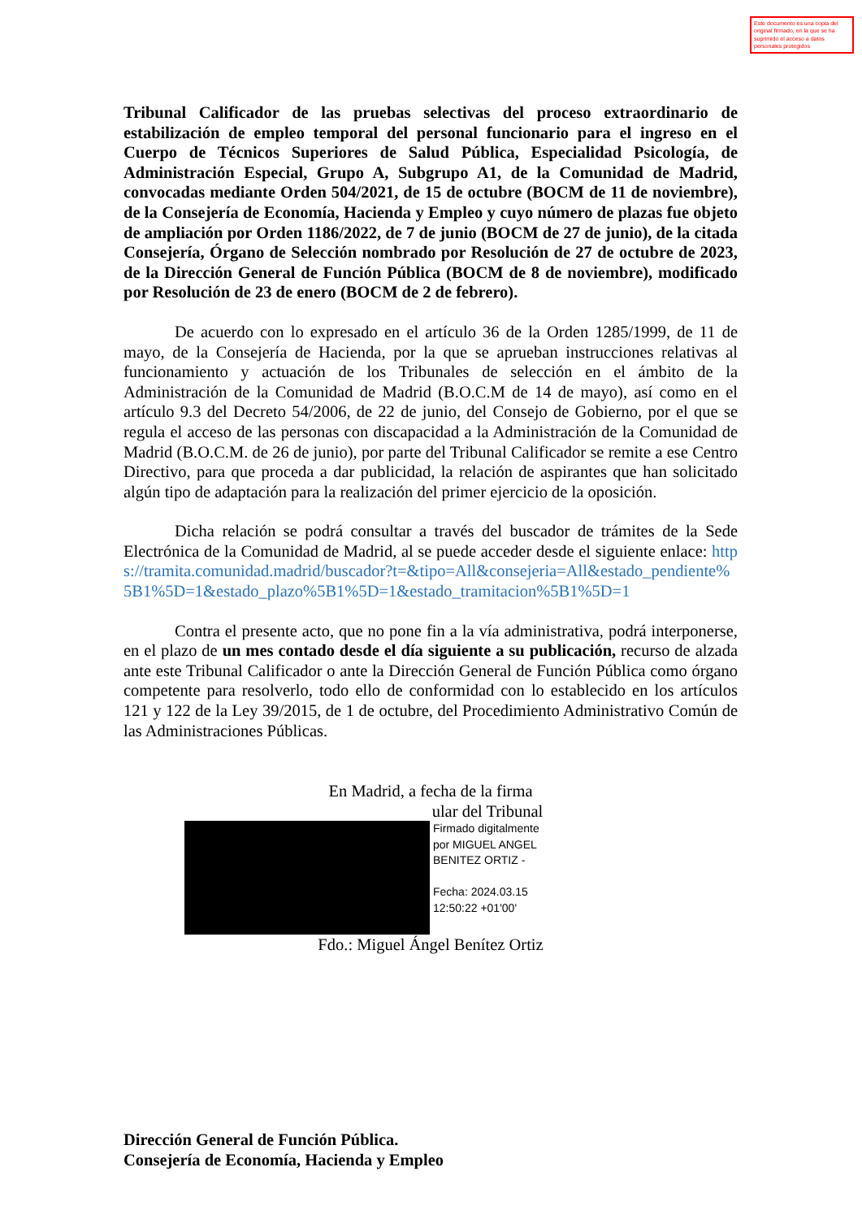Este documento es una copia del original firmado, en la que se ha suprimido el acceso a datos personales protegidos
Tribunal Calificador de las pruebas selectivas del proceso extraordinario de estabilización de empleo temporal del personal funcionario para el ingreso en el Cuerpo de Técnicos Superiores de Salud Pública, Especialidad Psicología, de Administración Especial, Grupo A, Subgrupo A1, de la Comunidad de Madrid, convocadas mediante Orden 504/2021, de 15 de octubre (BOCM de 11 de noviembre), de la Consejería de Economía, Hacienda y Empleo y cuyo número de plazas fue objeto de ampliación por Orden 1186/2022, de 7 de junio (BOCM de 27 de junio), de la citada Consejería, Órgano de Selección nombrado por Resolución de 27 de octubre de 2023, de la Dirección General de Función Pública (BOCM de 8 de noviembre), modificado por Resolución de 23 de enero (BOCM de 2 de febrero).
De acuerdo con lo expresado en el artículo 36 de la Orden 1285/1999, de 11 de mayo, de la Consejería de Hacienda, por la que se aprueban instrucciones relativas al funcionamiento y actuación de los Tribunales de selección en el ámbito de la Administración de la Comunidad de Madrid (B.O.C.M de 14 de mayo), así como en el artículo 9.3 del Decreto 54/2006, de 22 de junio, del Consejo de Gobierno, por el que se regula el acceso de las personas con discapacidad a la Administración de la Comunidad de Madrid (B.O.C.M. de 26 de junio), por parte del Tribunal Calificador se remite a ese Centro Directivo, para que proceda a dar publicidad, la relación de aspirantes que han solicitado algún tipo de adaptación para la realización del primer ejercicio de la oposición.
Dicha relación se podrá consultar a través del buscador de trámites de la Sede Electrónica de la Comunidad de Madrid, al se puede acceder desde el siguiente enlace: https://tramita.comunidad.madrid/buscador?t=&tipo=All&consejeria=All&estado_pendiente%5B1%5D=1&estado_plazo%5B1%5D=1&estado_tramitacion%5B1%5D=1
Contra el presente acto, que no pone fin a la vía administrativa, podrá interponerse, en el plazo de un mes contado desde el día siguiente a su publicación, recurso de alzada ante este Tribunal Calificador o ante la Dirección General de Función Pública como órgano competente para resolverlo, todo ello de conformidad con lo establecido en los artículos 121 y 122 de la Ley 39/2015, de 1 de octubre, del Procedimiento Administrativo Común de las Administraciones Públicas.
En Madrid, a fecha de la firma
ular del Tribunal
Firmado digitalmente
por MIGUEL ANGEL
BENITEZ ORTIZ -
Fecha: 2024.03.15
12:50:22 +01'00'
Fdo.: Miguel Ángel Benítez Ortiz
Dirección General de Función Pública.
Consejería de Economía, Hacienda y Empleo